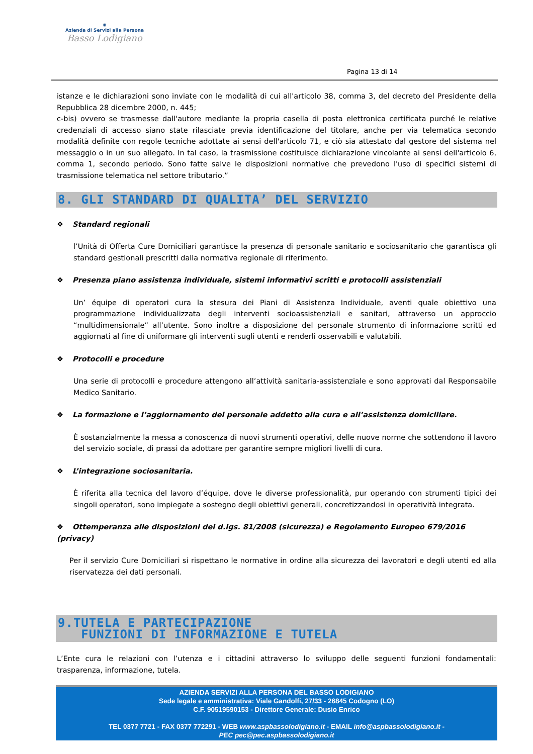✺
Azienda di Servizi alla Persona
Basso Lodigiano
Pagina 13 di 14
istanze e le dichiarazioni sono inviate con le modalità di cui all'articolo 38, comma 3, del decreto del Presidente della Repubblica 28 dicembre 2000, n. 445;
c-bis) ovvero se trasmesse dall'autore mediante la propria casella di posta elettronica certificata purché le relative credenziali di accesso siano state rilasciate previa identificazione del titolare, anche per via telematica secondo modalità definite con regole tecniche adottate ai sensi dell'articolo 71, e ciò sia attestato dal gestore del sistema nel messaggio o in un suo allegato. In tal caso, la trasmissione costituisce dichiarazione vincolante ai sensi dell'articolo 6, comma 1, secondo periodo. Sono fatte salve le disposizioni normative che prevedono l'uso di specifici sistemi di trasmissione telematica nel settore tributario.”
8. GLI STANDARD DI QUALITA’ DEL SERVIZIO
❖ Standard regionali
l’Unità di Offerta Cure Domiciliari garantisce la presenza di personale sanitario e sociosanitario che garantisca gli standard gestionali prescritti dalla normativa regionale di riferimento.
❖ Presenza piano assistenza individuale, sistemi informativi scritti e protocolli assistenziali
Un’ équipe di operatori cura la stesura dei Piani di Assistenza Individuale, aventi quale obiettivo una programmazione individualizzata degli interventi socioassistenziali e sanitari, attraverso un approccio “multidimensionale” all’utente. Sono inoltre a disposizione del personale strumento di informazione scritti ed aggiornati al fine di uniformare gli interventi sugli utenti e renderli osservabili e valutabili.
❖ Protocolli e procedure
Una serie di protocolli e procedure attengono all’attività sanitaria-assistenziale e sono approvati dal Responsabile Medico Sanitario.
❖ La formazione e l’aggiornamento del personale addetto alla cura e all’assistenza domiciliare.
È sostanzialmente la messa a conoscenza di nuovi strumenti operativi, delle nuove norme che sottendono il lavoro del servizio sociale, di prassi da adottare per garantire sempre migliori livelli di cura.
❖ L’integrazione sociosanitaria.
È riferita alla tecnica del lavoro d’équipe, dove le diverse professionalità, pur operando con strumenti tipici dei singoli operatori, sono impiegate a sostegno degli obiettivi generali, concretizzandosi in operatività integrata.
❖ Ottemperanza alle disposizioni del d.lgs. 81/2008 (sicurezza) e Regolamento Europeo 679/2016 (privacy)
Per il servizio Cure Domiciliari si rispettano le normative in ordine alla sicurezza dei lavoratori e degli utenti ed alla riservatezza dei dati personali.
9.TUTELA E PARTECIPAZIONE
FUNZIONI DI INFORMAZIONE E TUTELA
L’Ente cura le relazioni con l’utenza e i cittadini attraverso lo sviluppo delle seguenti funzioni fondamentali: trasparenza, informazione, tutela.
AZIENDA SERVIZI ALLA PERSONA DEL BASSO LODIGIANO
Sede legale e amministrativa: Viale Gandolfi, 27/33 - 26845 Codogno (LO)
C.F. 90519590153 - Direttore Generale: Dusio Enrico
TEL 0377 7721 - FAX 0377 772291 - WEB www.aspbassolodigiano.it - EMAIL info@aspbassolodigiano.it -
PEC pec@pec.aspbassolodigiano.it